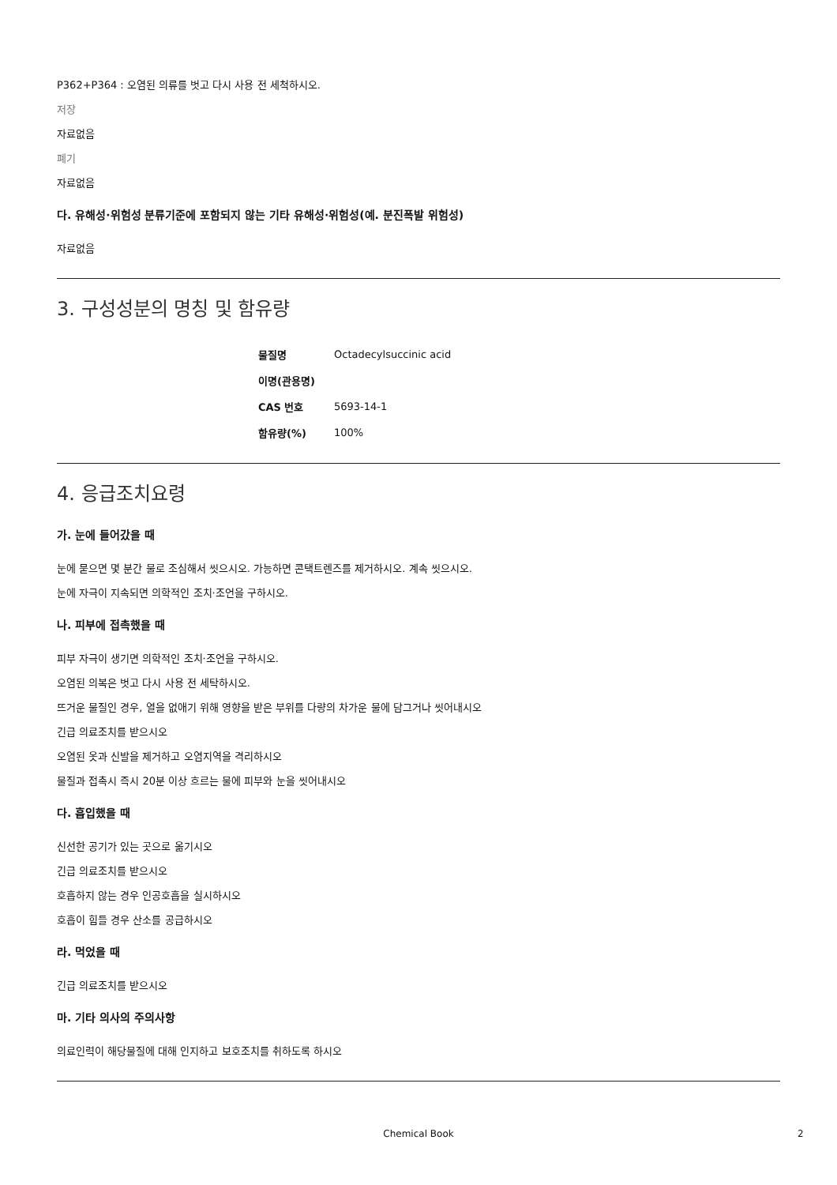P362+P364 : 오염된 의류를 벗고 다시 사용 전 세척하시오.
저장
자료없음
폐기
자료없음
다. 유해성·위험성 분류기준에 포함되지 않는 기타 유해성·위험성(예. 분진폭발 위험성)
자료없음
3. 구성성분의 명칭 및 함유량
| 물질명 | Octadecylsuccinic acid |
| 이명(관용명) | |
| CAS 번호 | 5693-14-1 |
| 함유량(%) | 100% |
4. 응급조치요령
가. 눈에 들어갔을 때
눈에 묻으면 몇 분간 물로 조심해서 씻으시오. 가능하면 콘택트렌즈를 제거하시오. 계속 씻으시오.
눈에 자극이 지속되면 의학적인 조치·조언을 구하시오.
나. 피부에 접촉했을 때
피부 자극이 생기면 의학적인 조치·조언을 구하시오.
오염된 의복은 벗고 다시 사용 전 세탁하시오.
뜨거운 물질인 경우, 열을 없애기 위해 영향을 받은 부위를 다량의 차가운 물에 담그거나 씻어내시오
긴급 의료조치를 받으시오
오염된 옷과 신발을 제거하고 오염지역을 격리하시오
물질과 접촉시 즉시 20분 이상 흐르는 물에 피부와 눈을 씻어내시오
다. 흡입했을 때
신선한 공기가 있는 곳으로 옮기시오
긴급 의료조치를 받으시오
호흡하지 않는 경우 인공호흡을 실시하시오
호흡이 힘들 경우 산소를 공급하시오
라. 먹었을 때
긴급 의료조치를 받으시오
마. 기타 의사의 주의사항
의료인력이 해당물질에 대해 인지하고 보호조치를 취하도록 하시오
Chemical Book 2